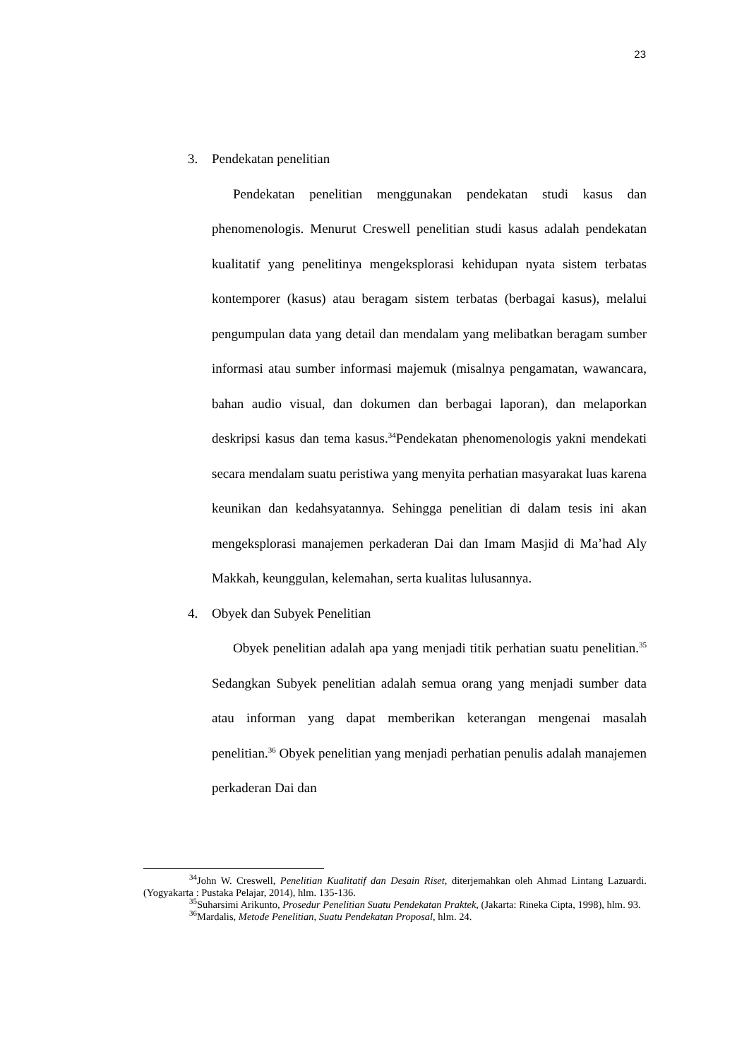23
3. Pendekatan penelitian
Pendekatan penelitian menggunakan pendekatan studi kasus dan phenomenologis. Menurut Creswell penelitian studi kasus adalah pendekatan kualitatif yang penelitinya mengeksplorasi kehidupan nyata sistem terbatas kontemporer (kasus) atau beragam sistem terbatas (berbagai kasus), melalui pengumpulan data yang detail dan mendalam yang melibatkan beragam sumber informasi atau sumber informasi majemuk (misalnya pengamatan, wawancara, bahan audio visual, dan dokumen dan berbagai laporan), dan melaporkan deskripsi kasus dan tema kasus.<sup>34</sup>Pendekatan phenomenologis yakni mendekati secara mendalam suatu peristiwa yang menyita perhatian masyarakat luas karena keunikan dan kedahsyatannya. Sehingga penelitian di dalam tesis ini akan mengeksplorasi manajemen perkaderan Dai dan Imam Masjid di Ma’had Aly Makkah, keunggulan, kelemahan, serta kualitas lulusannya.
4. Obyek dan Subyek Penelitian
Obyek penelitian adalah apa yang menjadi titik perhatian suatu penelitian.<sup>35</sup> Sedangkan Subyek penelitian adalah semua orang yang menjadi sumber data atau informan yang dapat memberikan keterangan mengenai masalah penelitian.<sup>36</sup> Obyek penelitian yang menjadi perhatian penulis adalah manajemen perkaderan Dai dan
<sup>34</sup> John W. Creswell, Penelitian Kualitatif dan Desain Riset, diterjemahkan oleh Ahmad Lintang Lazuardi. (Yogyakarta : Pustaka Pelajar, 2014), hlm. 135-136.
<sup>35</sup> Suharsimi Arikunto, Prosedur Penelitian Suatu Pendekatan Praktek, (Jakarta: Rineka Cipta, 1998), hlm. 93.
<sup>36</sup> Mardalis, Metode Penelitian, Suatu Pendekatan Proposal, hlm. 24.